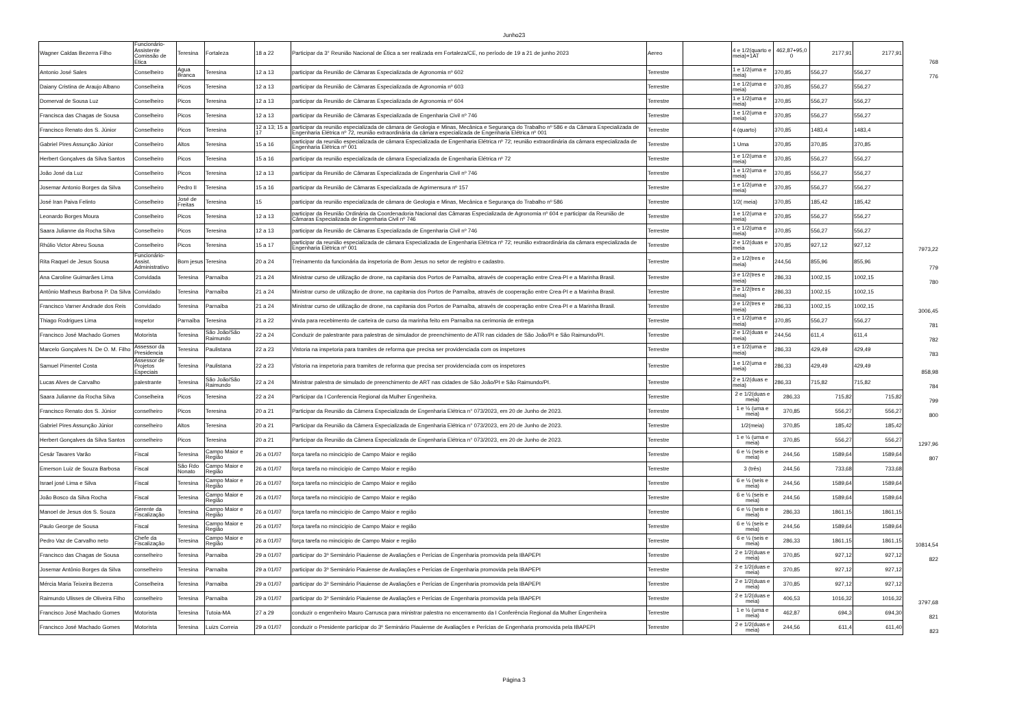Junho23
| Wagner Caldas Bezerra Filho | Funcionário-Assistente Comissão de Etica | Teresina | Fortaleza | 18 a 22 | Participar da 3° Reunião Nacional de Ética a ser realizada em Fortaleza/CE, no período de 19 a 21 de junho 2023 | Aereo | | 4 e 1/2(quarto e meia)+1AT | 462,87+95,0 0 | 2177,91 | 2177,91 | 768 |
| Antonio José Sales | Conselheiro | Agua Branca | Teresina | 12 a 13 | participar da Reunião de Câmaras Especializada de Agronomia nº 602 | Terrestre | | 1 e 1/2(uma e meia) | 370,85 | 556,27 | 556,27 | 776 |
| Daiany Cristina de Araujo Albano | Conselheira | Picos | Teresina | 12 a 13 | participar da Reunião de Câmaras Especializada de Agronomia nº 603 | Terrestre | | 1 e 1/2(uma e meia) | 370,85 | 556,27 | 556,27 | |
| Domerval de Sousa Luz | Conselheiro | Picos | Teresina | 12 a 13 | participar da Reunião de Câmaras Especializada de Agronomia nº 604 | Terrestre | | 1 e 1/2(uma e meia) | 370,85 | 556,27 | 556,27 | |
| Francisca das Chagas de Sousa | Conselheiro | Picos | Teresina | 12 a 13 | participar da Reunião de Câmaras Especializada de Engenharia Civil nº 746 | Terrestre | | 1 e 1/2(uma e meia) | 370,85 | 556,27 | 556,27 | |
| Francisco Renato dos S. Júnior | Conselheiro | Picos | Teresina | 12 a 13; 15 a 17 | participar da reunião especializada de câmara de Geologia e Minas, Mecânica e Segurança do Trabalho nº 586 e da Câmara Especializada de Engenharia Elétrica nº 72, reunião extraordinária da câmara especializada de Engenharia Elétrica nº 001 | Terrestre | | 4 (quarto) | 370,85 | 1483,4 | 1483,4 | |
| Gabriel Pires Assunção Júnior | Conselheiro | Altos | Teresina | 15 a 16 | participar da reunião especializada de câmara Especializada de Engenharia Elétrica nº 72; reunião extraordinária da câmara especializada de Engenharia Elétrica nº 001 | Terrestre | | 1 Uma | 370,85 | 370,85 | 370,85 | |
| Herbert Gonçalves da Silva Santos | Conselheiro | Picos | Teresina | 15 a 16 | participar da reunião especializada de câmara Especializada de Engenharia Elétrica nº 72 | Terrestre | | 1 e 1/2(uma e meia) | 370,85 | 556,27 | 556,27 | |
| João José da Luz | Conselheiro | Picos | Teresina | 12 a 13 | participar da Reunião de Câmaras Especializada de Engenharia Civil nº 746 | Terrestre | | 1 e 1/2(uma e meia) | 370,85 | 556,27 | 556,27 | |
| Josemar Antonio Borges da Silva | Conselheiro | Pedro II | Teresina | 15 a 16 | participar da Reunião de Câmaras Especializada de Agrimensura nº 157 | Terrestre | | 1 e 1/2(uma e meia) | 370,85 | 556,27 | 556,27 | |
| José Iran Paiva Felinto | Conselheiro | José de Freitas | Teresina | 15 | participar da reunião especializada de câmara de Geologia e Minas, Mecânica e Segurança do Trabalho nº 586 | Terrestre | | 1/2( meia) | 370,85 | 185,42 | 185,42 | |
| Leonardo Borges Moura | Conselheiro | Picos | Teresina | 12 a 13 | participar da Reunião Ordinária da Coordenadoria Nacional das Câmaras Especializada de Agronomia nº 604 e participar da Reunião de Câmaras Especializada de Engenharia Civil nº 746 | Terrestre | | 1 e 1/2(uma e meia) | 370,85 | 556,27 | 556,27 | |
| Saara Julianne da Rocha Silva | Conselheiro | Picos | Teresina | 12 a 13 | participar da Reunião de Câmaras Especializada de Engenharia Civil nº 746 | Terrestre | | 1 e 1/2(uma e meia) | 370,85 | 556,27 | 556,27 | |
| Rhúlio Victor Abreu Sousa | Conselheiro | Picos | Teresina | 15 a 17 | participar da reunião especializada de câmara Especializada de Engenharia Elétrica nº 72; reunião extraordinária da câmara especializada de Engenharia Elétrica nº 001 | Terrestre | | 2 e 1/2(duas e meia | 370,85 | 927,12 | 927,12 | 7973,22 |
| Rita Raquel de Jesus Sousa | Funcionário-Assist. Administrativo | Bom jesus | Teresina | 20 a 24 | Treinamento da funcionária da inspetoria de Bom Jesus no setor de registro e cadastro. | Terrestre | | 3 e 1/2(tres e meia) | 244,56 | 855,96 | 855,96 | 779 |
| Ana Caroline Guimarães Lima | Convidada | Teresina | Parnaíba | 21 a 24 | Ministrar curso de utilização de drone, na capitania dos Portos de Parnaíba, através de cooperação entre Crea-PI e a Marinha Brasil. | Terrestre | | 3 e 1/2(tres e meia) | 286,33 | 1002,15 | 1002,15 | 780 |
| Antônio Matheus Barbosa P. Da Silva | Convidado | Teresina | Parnaíba | 21 a 24 | Ministrar curso de utilização de drone, na capitania dos Portos de Parnaíba, através de cooperação entre Crea-PI e a Marinha Brasil. | Terrestre | | 3 e 1/2(tres e meia) | 286,33 | 1002,15 | 1002,15 | |
| Francisco Varner Andrade dos Reis | Convidado | Teresina | Parnaíba | 21 a 24 | Ministrar curso de utilização de drone, na capitania dos Portos de Parnaíba, através de cooperação entre Crea-PI e a Marinha Brasil. | Terrestre | | 3 e 1/2(tres e meia) | 286,33 | 1002,15 | 1002,15 | 3006,45 |
| Thiago Rodrigues Lima | Inspetor | Parnaíba | Teresina | 21 a 22 | vinda para recebimento de carteira de curso da marinha feito em Parnaíba na cerimonia de entrega | Terrestre | | 1 e 1/2(uma e meia) | 370,85 | 556,27 | 556,27 | 781 |
| Francisco José Machado Gomes | Motorista | Teresina | São João/São Raimundo | 22 a 24 | Conduzir de palestrante para palestras de simulador de preenchimento de ATR nas cidades de São João/PI e São Raimundo/PI. | Terrestre | | 2 e 1/2(duas e meia) | 244,56 | 611,4 | 611,4 | 782 |
| Marcelo Gonçalves N. De O. M. Filho | Assessor da Presidencia | Teresina | Paulistana | 22 a 23 | Vistoria na inspetoria para tramites de reforma que precisa ser providenciada com os inspetores | Terrestre | | 1 e 1/2(uma e meia) | 286,33 | 429,49 | 429,49 | 783 |
| Samuel Pimentel Costa | Assessor de Projetos Especiais | Teresina | Paulistana | 22 a 23 | Vistoria na inspetoria para tramites de reforma que precisa ser providenciada com os inspetores | Terrestre | | 1 e 1/2(uma e meia) | 286,33 | 429,49 | 429,49 | 858,98 |
| Lucas Alves de Carvalho | palestrante | Teresina | São João/São Raimundo | 22 a 24 | Ministrar palestra de simulado de preenchimento de ART nas cidades de São João/PI e São Raimundo/PI. | Terrestre | | 2 e 1/2(duas e meia) | 286,33 | 715,82 | 715,82 | 784 |
| Saara Julianne da Rocha Silva | Conselheira | Picos | Teresina | 22 a 24 | Participar da I Conferencia Regional da Mulher Engenheira. | Terrestre | | 2 e 1/2(duas e meia) | 286,33 | 715,82 | 715,82 | 799 |
| Francisco Renato dos S. Júnior | conselheiro | Picos | Teresina | 20 a 21 | Participar da Reunião da Câmera Especializada de Engenharia Elétrica n° 073/2023, em 20 de Junho de 2023. | Terrestre | | 1 e ½ (uma e meia) | 370,85 | 556,27 | 556,27 | 800 |
| Gabriel Pires Assunção Júnior | conselheiro | Altos | Teresina | 20 a 21 | Participar da Reunião da Câmera Especializada de Engenharia Elétrica n° 073/2023, em 20 de Junho de 2023. | Terrestre | | 1/2(meia) | 370,85 | 185,42 | 185,42 | |
| Herbert Gonçalves da Silva Santos | conselheiro | Picos | Teresina | 20 a 21 | Participar da Reunião da Câmera Especializada de Engenharia Elétrica n° 073/2023, em 20 de Junho de 2023. | Terrestre | | 1 e ½ (uma e meia) | 370,85 | 556,27 | 556,27 | 1297,96 |
| Cesár Tavares Varão | Fiscal | Teresina | Campo Maior e Região | 26 a 01/07 | força tarefa no mincicipio de Campo Maior e região | Terrestre | | 6 e ½ (seis e meia) | 244,56 | 1589,64 | 1589,64 | 807 |
| Emerson Luiz de Souza Barbosa | Fiscal | São Rdo Nonato | Campo Maior e Região | 26 a 01/07 | força tarefa no mincicipio de Campo Maior e região | Terrestre | | 3 (três) | 244,56 | 733,68 | 733,68 | |
| Israel josé Lima e Silva | Fiscal | Teresina | Campo Maior e Região | 26 a 01/07 | força tarefa no mincicipio de Campo Maior e região | Terrestre | | 6 e ½ (seis e meia) | 244,56 | 1589,64 | 1589,64 | |
| João Bosco da Silva Rocha | Fiscal | Teresina | Campo Maior e Região | 26 a 01/07 | força tarefa no mincicipio de Campo Maior e região | Terrestre | | 6 e ½ (seis e meia) | 244,56 | 1589,64 | 1589,64 | |
| Manoel de Jesus dos S. Souza | Gerente da Fiscalização | Teresina | Campo Maior e Região | 26 a 01/07 | força tarefa no mincicipio de Campo Maior e região | Terrestre | | 6 e ½ (seis e meia) | 286,33 | 1861,15 | 1861,15 | |
| Paulo George de Sousa | Fiscal | Teresina | Campo Maior e Região | 26 a 01/07 | força tarefa no mincicipio de Campo Maior e região | Terrestre | | 6 e ½ (seis e meia) | 244,56 | 1589,64 | 1589,64 | |
| Pedro Vaz de Carvalho neto | Chefe da Fiscalização | Teresina | Campo Maior e Região | 26 a 01/07 | força tarefa no mincicipio de Campo Maior e região | Terrestre | | 6 e ½ (seis e meia) | 286,33 | 1861,15 | 1861,15 | 10814,54 |
| Francisco das Chagas de Sousa | conselheiro | Teresina | Parnaiba | 29 a 01/07 | participar do 3º Seminário Piauiense de Avaliações e Perícias de Engenharia promovida pela IBAPEPI | Terrestre | | 2 e 1/2(duas e meia) | 370,85 | 927,12 | 927,12 | 822 |
| Josemar Antônio Borges da Silva | conselheiro | Teresina | Parnaiba | 29 a 01/07 | participar do 3º Seminário Piauiense de Avaliações e Perícias de Engenharia promovida pela IBAPEPI | Terrestre | | 2 e 1/2(duas e meia) | 370,85 | 927,12 | 927,12 | |
| Mércia Maria Teixeira Bezerra | Conselheira | Teresina | Parnaiba | 29 a 01/07 | participar do 3º Seminário Piauiense de Avaliações e Perícias de Engenharia promovida pela IBAPEPI | Terrestre | | 2 e 1/2(duas e meia) | 370,85 | 927,12 | 927,12 | |
| Raimundo Ulisses de Oliveira Filho | conselheiro | Teresina | Parnaiba | 29 a 01/07 | participar do 3º Seminário Piauiense de Avaliações e Perícias de Engenharia promovida pela IBAPEPI | Terrestre | | 2 e 1/2(duas e meia) | 406,53 | 1016,32 | 1016,32 | 3797,68 |
| Francisco José Machado Gomes | Motorista | Teresina | Tutoia-MA | 27 a 29 | conduzir o engenheiro Mauro Carrusca para ministrar palestra no encerramento da I Conferência Regional da Mulher Engenheira | Terrestre | | 1 e ½ (uma e meia) | 462,87 | 694,3 | 694,30 | 821 |
| Francisco José Machado Gomes | Motorista | Teresina | Luizs Correia | 29 a 01/07 | conduzir o Presidente participar do 3º Seminário Piauiense de Avaliações e Perícias de Engenharia promovida pela IBAPEPI | Terrestre | | 2 e 1/2(duas e meia) | 244,56 | 611,4 | 611,40 | 823 |
Página 3